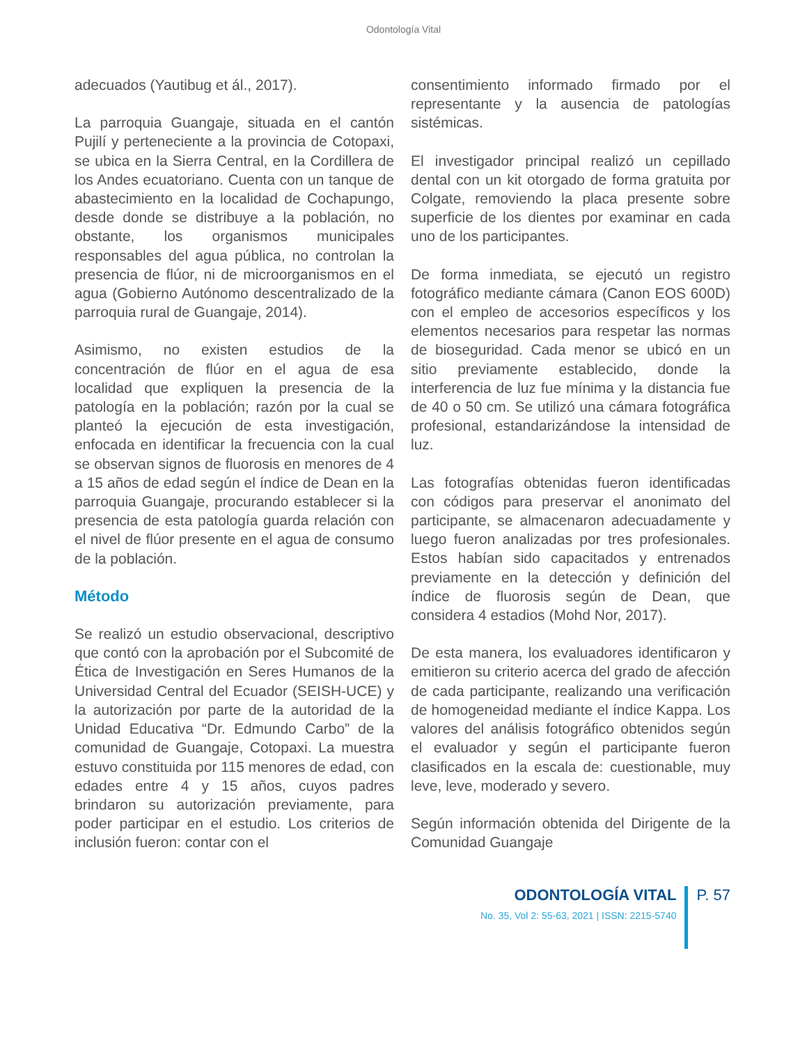Odontología Vital
adecuados (Yautibug et ál., 2017).
La parroquia Guangaje, situada en el cantón Pujilí y perteneciente a la provincia de Cotopaxi, se ubica en la Sierra Central, en la Cordillera de los Andes ecuatoriano. Cuenta con un tanque de abastecimiento en la localidad de Cochapungo, desde donde se distribuye a la población, no obstante, los organismos municipales responsables del agua pública, no controlan la presencia de flúor, ni de microorganismos en el agua (Gobierno Autónomo descentralizado de la parroquia rural de Guangaje, 2014).
Asimismo, no existen estudios de la concentración de flúor en el agua de esa localidad que expliquen la presencia de la patología en la población; razón por la cual se planteó la ejecución de esta investigación, enfocada en identificar la frecuencia con la cual se observan signos de fluorosis en menores de 4 a 15 años de edad según el índice de Dean en la parroquia Guangaje, procurando establecer si la presencia de esta patología guarda relación con el nivel de flúor presente en el agua de consumo de la población.
Método
Se realizó un estudio observacional, descriptivo que contó con la aprobación por el Subcomité de Ética de Investigación en Seres Humanos de la Universidad Central del Ecuador (SEISH-UCE) y la autorización por parte de la autoridad de la Unidad Educativa “Dr. Edmundo Carbo” de la comunidad de Guangaje, Cotopaxi. La muestra estuvo constituida por 115 menores de edad, con edades entre 4 y 15 años, cuyos padres brindaron su autorización previamente, para poder participar en el estudio. Los criterios de inclusión fueron: contar con el
consentimiento informado firmado por el representante y la ausencia de patologías sistémicas.
El investigador principal realizó un cepillado dental con un kit otorgado de forma gratuita por Colgate, removiendo la placa presente sobre superficie de los dientes por examinar en cada uno de los participantes.
De forma inmediata, se ejecutó un registro fotográfico mediante cámara (Canon EOS 600D) con el empleo de accesorios específicos y los elementos necesarios para respetar las normas de bioseguridad. Cada menor se ubicó en un sitio previamente establecido, donde la interferencia de luz fue mínima y la distancia fue de 40 o 50 cm. Se utilizó una cámara fotográfica profesional, estandarizándose la intensidad de luz.
Las fotografías obtenidas fueron identificadas con códigos para preservar el anonimato del participante, se almacenaron adecuadamente y luego fueron analizadas por tres profesionales. Estos habían sido capacitados y entrenados previamente en la detección y definición del índice de fluorosis según de Dean, que considera 4 estadios (Mohd Nor, 2017).
De esta manera, los evaluadores identificaron y emitieron su criterio acerca del grado de afección de cada participante, realizando una verificación de homogeneidad mediante el índice Kappa. Los valores del análisis fotográfico obtenidos según el evaluador y según el participante fueron clasificados en la escala de: cuestionable, muy leve, leve, moderado y severo.
Según información obtenida del Dirigente de la Comunidad Guangaje
ODONTOLOGÍA VITAL
No. 35, Vol 2: 55-63, 2021 | ISSN: 2215-5740
P. 57